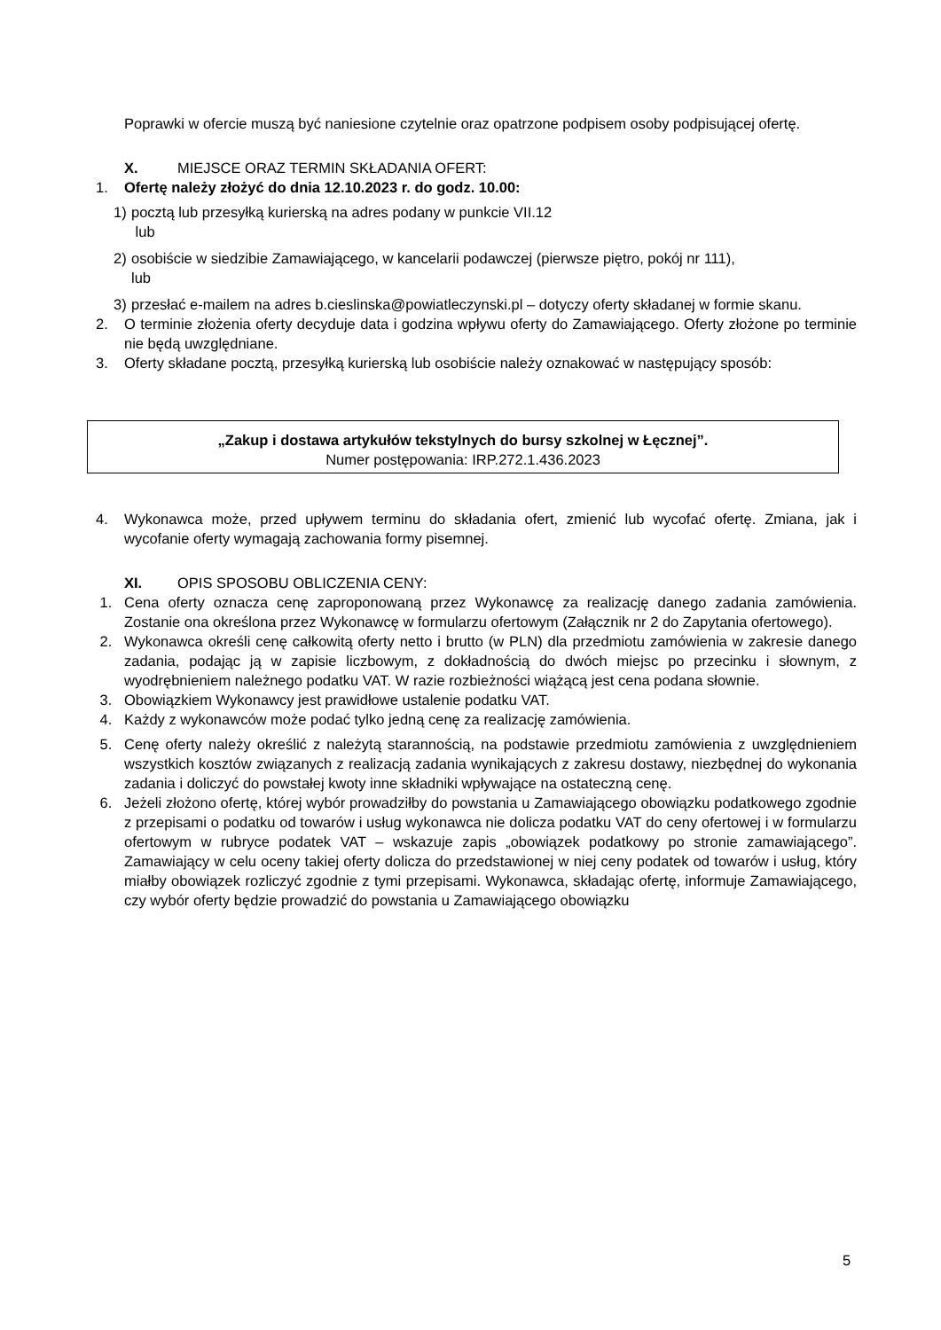Poprawki w ofercie muszą być naniesione czytelnie oraz opatrzone podpisem osoby podpisującej ofertę.
X. MIEJSCE ORAZ TERMIN SKŁADANIA OFERT:
1. Ofertę należy złożyć do dnia 12.10.2023 r. do godz. 10.00:
1) pocztą lub przesyłką kurierską na adres podany w punkcie VII.12
lub
2) osobiście w siedzibie Zamawiającego, w kancelarii podawczej (pierwsze piętro, pokój nr 111),
lub
3) przesłać e-mailem na adres b.cieslinska@powiatleczynski.pl – dotyczy oferty składanej w formie skanu.
2. O terminie złożenia oferty decyduje data i godzina wpływu oferty do Zamawiającego. Oferty złożone po terminie nie będą uwzględniane.
3. Oferty składane pocztą, przesyłką kurierską lub osobiście należy oznakować w następujący sposób:
„Zakup i dostawa artykułów tekstylnych do bursy szkolnej w Łęcznej”.
Numer postępowania: IRP.272.1.436.2023
4. Wykonawca może, przed upływem terminu do składania ofert, zmienić lub wycofać ofertę. Zmiana, jak i wycofanie oferty wymagają zachowania formy pisemnej.
XI. OPIS SPOSOBU OBLICZENIA CENY:
1. Cena oferty oznacza cenę zaproponowaną przez Wykonawcę za realizację danego zadania zamówienia. Zostanie ona określona przez Wykonawcę w formularzu ofertowym (Załącznik nr 2 do Zapytania ofertowego).
2. Wykonawca określi cenę całkowitą oferty netto i brutto (w PLN) dla przedmiotu zamówienia w zakresie danego zadania, podając ją w zapisie liczbowym, z dokładnością do dwóch miejsc po przecinku i słownym, z wyodrębnieniem należnego podatku VAT. W razie rozbieżności wiążącą jest cena podana słownie.
3. Obowiązkiem Wykonawcy jest prawidłowe ustalenie podatku VAT.
4. Każdy z wykonawców może podać tylko jedną cenę za realizację zamówienia.
5. Cenę oferty należy określić z należytą starannością, na podstawie przedmiotu zamówienia z uwzględnieniem wszystkich kosztów związanych z realizacją zadania wynikających z zakresu dostawy, niezbędnej do wykonania zadania i doliczyć do powstałej kwoty inne składniki wpływające na ostateczną cenę.
6. Jeżeli złożono ofertę, której wybór prowadziłby do powstania u Zamawiającego obowiązku podatkowego zgodnie z przepisami o podatku od towarów i usług wykonawca nie dolicza podatku VAT do ceny ofertowej i w formularzu ofertowym w rubryce podatek VAT – wskazuje zapis „obowiązek podatkowy po stronie zamawiającego”. Zamawiający w celu oceny takiej oferty dolicza do przedstawionej w niej ceny podatek od towarów i usług, który miałby obowiązek rozliczyć zgodnie z tymi przepisami. Wykonawca, składając ofertę, informuje Zamawiającego, czy wybór oferty będzie prowadzić do powstania u Zamawiającego obowiązku
5